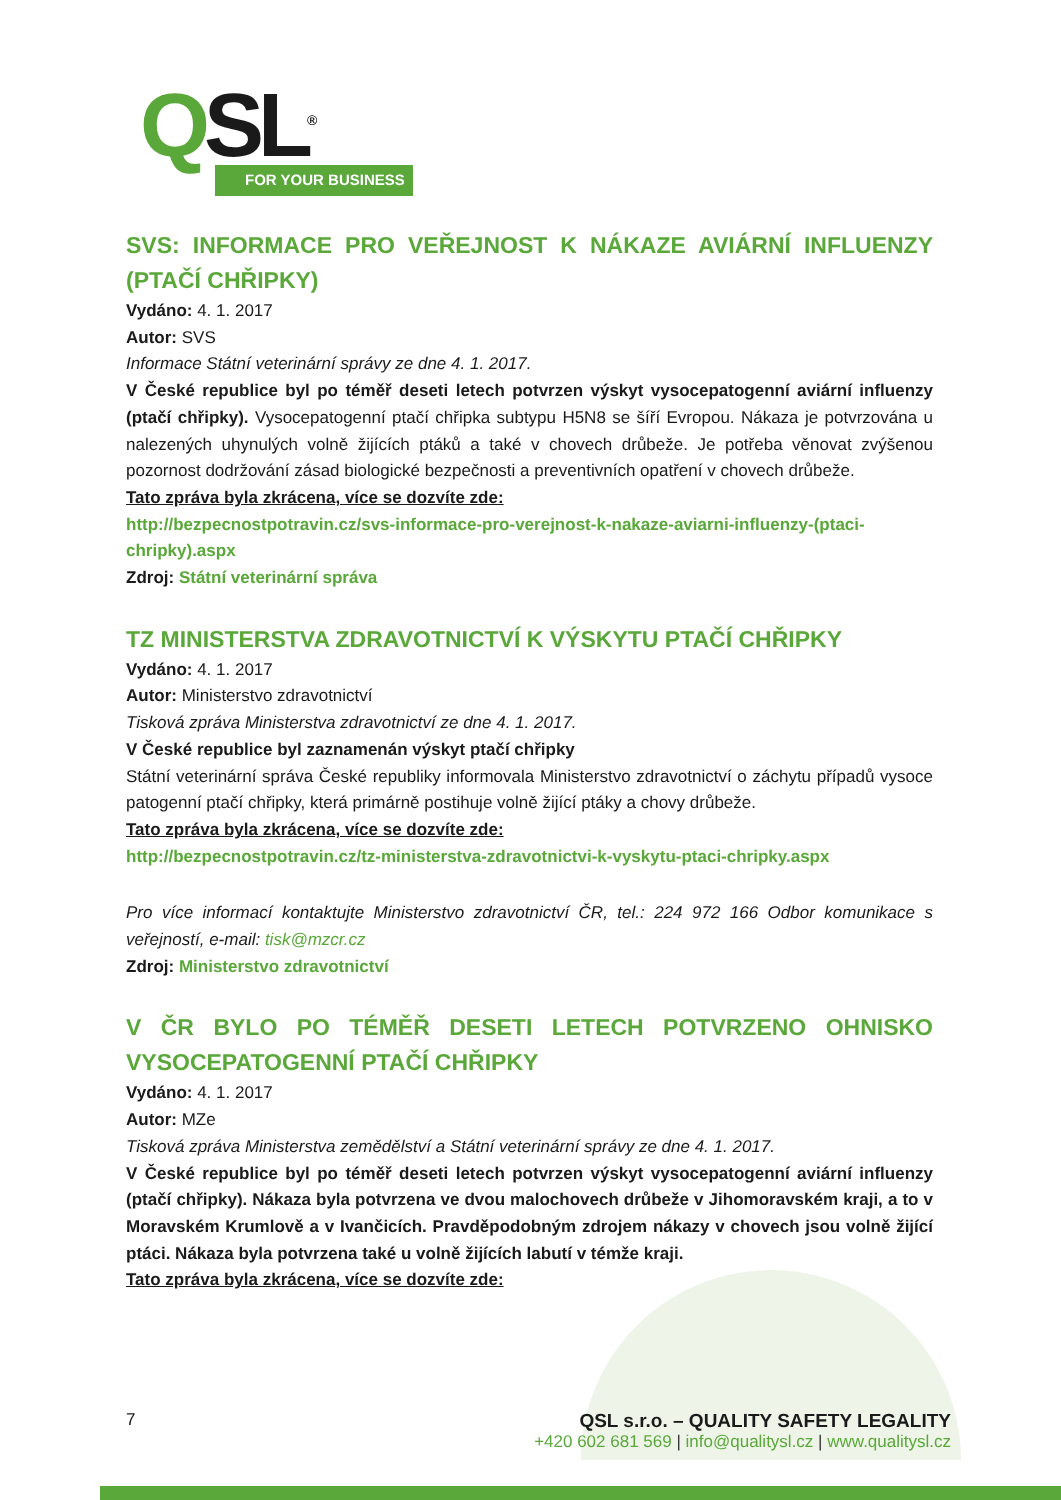QSL<sup>®</sup>
FOR YOUR BUSINESS
SVS: INFORMACE PRO VEŘEJNOST K NÁKAZE AVIÁRNÍ INFLUENZY (PTAČÍ CHŘIPKY)
Vydáno: 4. 1. 2017
Autor: SVS
Informace Státní veterinární správy ze dne 4. 1. 2017.
V České republice byl po téměř deseti letech potvrzen výskyt vysocepatogenní aviární influenzy (ptačí chřipky). Vysocepatogenní ptačí chřipka subtypu H5N8 se šíří Evropou. Nákaza je potvrzována u nalezených uhynulých volně žijících ptáků a také v chovech drůbeže. Je potřeba věnovat zvýšenou pozornost dodržování zásad biologické bezpečnosti a preventivních opatření v chovech drůbeže.
Tato zpráva byla zkrácena, více se dozvíte zde:
http://bezpecnostpotravin.cz/svs-informace-pro-verejnost-k-nakaze-aviarni-influenzy-(ptaci-chripky).aspx
Zdroj: Státní veterinární správa
TZ MINISTERSTVA ZDRAVOTNICTVÍ K VÝSKYTU PTAČÍ CHŘIPKY
Vydáno: 4. 1. 2017
Autor: Ministerstvo zdravotnictví
Tisková zpráva Ministerstva zdravotnictví ze dne 4. 1. 2017.
V České republice byl zaznamenán výskyt ptačí chřipky
Státní veterinární správa České republiky informovala Ministerstvo zdravotnictví o záchytu případů vysoce patogenní ptačí chřipky, která primárně postihuje volně žijící ptáky a chovy drůbeže.
Tato zpráva byla zkrácena, více se dozvíte zde:
http://bezpecnostpotravin.cz/tz-ministerstva-zdravotnictvi-k-vyskytu-ptaci-chripky.aspx
Pro více informací kontaktujte Ministerstvo zdravotnictví ČR, tel.: 224 972 166 Odbor komunikace s veřejností, e-mail: tisk@mzcr.cz
Zdroj: Ministerstvo zdravotnictví
V ČR BYLO PO TÉMĚŘ DESETI LETECH POTVRZENO OHNISKO VYSOCEPATOGENNÍ PTAČÍ CHŘIPKY
Vydáno: 4. 1. 2017
Autor: MZe
Tisková zpráva Ministerstva zemědělství a Státní veterinární správy ze dne 4. 1. 2017.
V České republice byl po téměř deseti letech potvrzen výskyt vysocepatogenní aviární influenzy (ptačí chřipky). Nákaza byla potvrzena ve dvou malochovech drůbeže v Jihomoravském kraji, a to v Moravském Krumlově a v Ivančicích. Pravděpodobným zdrojem nákazy v chovech jsou volně žijící ptáci. Nákaza byla potvrzena také u volně žijících labutí v témže kraji.
Tato zpráva byla zkrácena, více se dozvíte zde:
7 QSL s.r.o. – QUALITY SAFETY LEGALITY
+420 602 681 569 | info@qualitysl.cz | www.qualitysl.cz